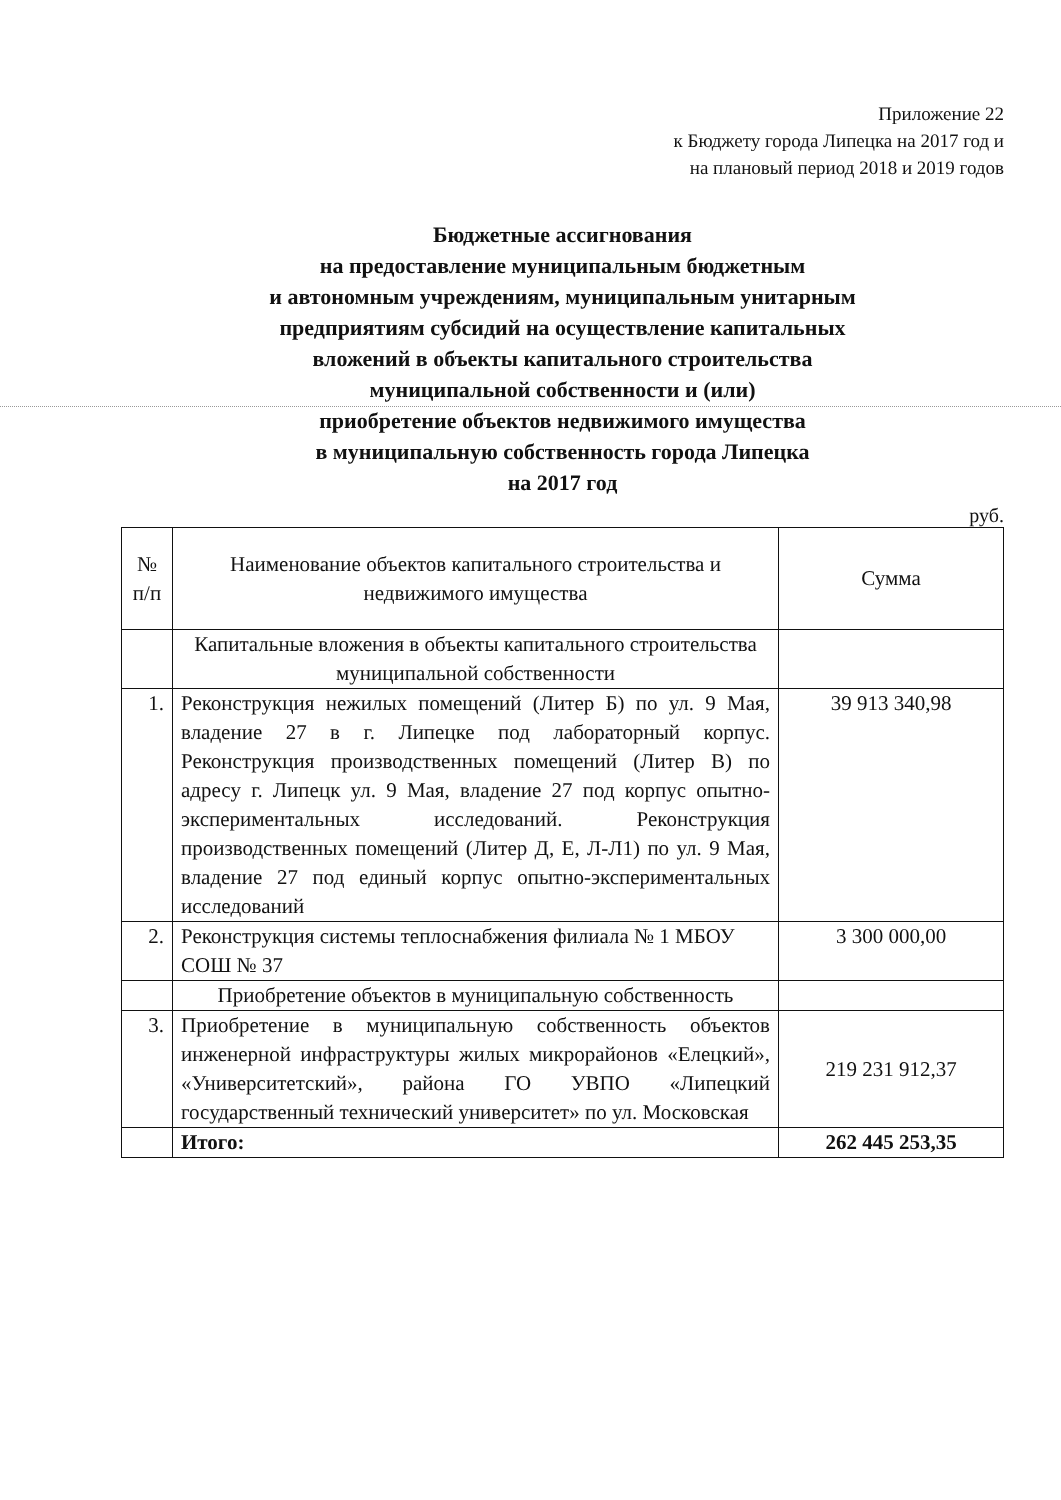Приложение 22
к Бюджету города Липецка на 2017 год и
на плановый период 2018 и 2019 годов
Бюджетные ассигнования
на предоставление муниципальным бюджетным
и автономным учреждениям, муниципальным унитарным
предприятиям субсидий на осуществление капитальных
вложений в объекты капитального строительства
муниципальной собственности и (или)
приобретение объектов недвижимого имущества
в муниципальную собственность города Липецка
на 2017 год
руб.
| № п/п | Наименование объектов капитального строительства и недвижимого имущества | Сумма |
| --- | --- | --- |
| | Капитальные вложения в объекты капитального строительства муниципальной собственности | |
| 1. | Реконструкция нежилых помещений (Литер Б) по ул. 9 Мая, владение 27 в г. Липецке под лабораторный корпус. Реконструкция производственных помещений (Литер В) по адресу г. Липецк ул. 9 Мая, владение 27 под корпус опытно-экспериментальных исследований. Реконструкция производственных помещений (Литер Д, Е, Л-Л1) по ул. 9 Мая, владение 27 под единый корпус опытно-экспериментальных исследований | 39 913 340,98 |
| 2. | Реконструкция системы теплоснабжения филиала № 1 МБОУ СОШ № 37 | 3 300 000,00 |
| | Приобретение объектов в муниципальную собственность | |
| 3. | Приобретение в муниципальную собственность объектов инженерной инфраструктуры жилых микрорайонов «Елецкий», «Университетский», района ГО УВПО «Липецкий государственный технический университет» по ул. Московская | 219 231 912,37 |
| | Итого: | 262 445 253,35 |